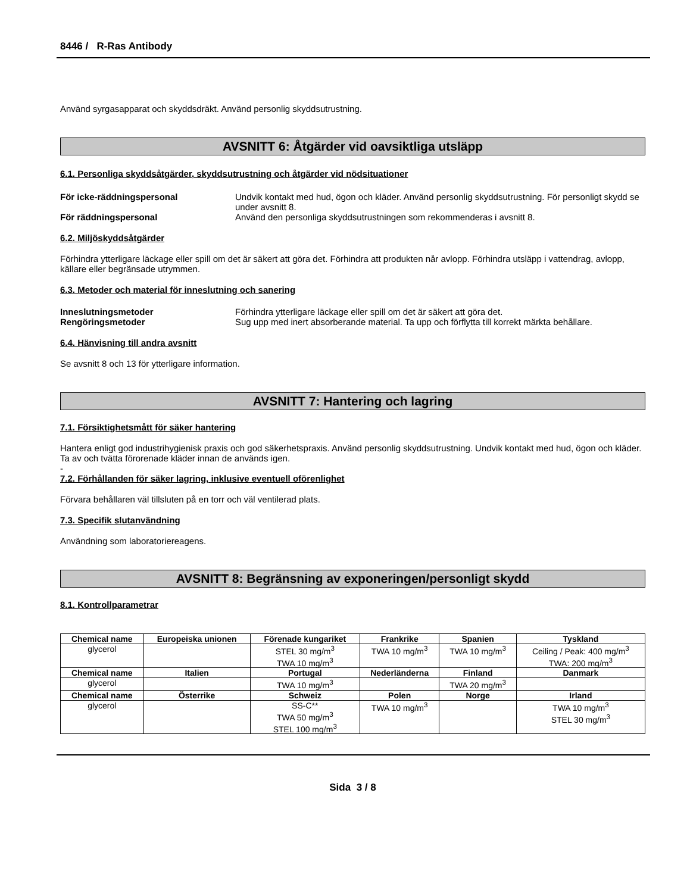8446 / R-Ras Antibody
Använd syrgasapparat och skyddsdräkt. Använd personlig skyddsutrustning.
AVSNITT 6: Åtgärder vid oavsiktliga utsläpp
6.1. Personliga skyddsåtgärder, skyddsutrustning och åtgärder vid nödsituationer
För icke-räddningspersonal Undvik kontakt med hud, ögon och kläder. Använd personlig skyddsutrustning. För personligt skydd se under avsnitt 8.
För räddningspersonal Använd den personliga skyddsutrustningen som rekommenderas i avsnitt 8.
6.2. Miljöskyddsåtgärder
Förhindra ytterligare läckage eller spill om det är säkert att göra det. Förhindra att produkten når avlopp. Förhindra utsläpp i vattendrag, avlopp, källare eller begränsade utrymmen.
6.3. Metoder och material för inneslutning och sanering
Inneslutningsmetoder Förhindra ytterligare läckage eller spill om det är säkert att göra det.
Rengöringsmetoder Sug upp med inert absorberande material. Ta upp och förflytta till korrekt märkta behållare.
6.4. Hänvisning till andra avsnitt
Se avsnitt 8 och 13 för ytterligare information.
AVSNITT 7: Hantering och lagring
7.1. Försiktighetsmått för säker hantering
Hantera enligt god industrihygienisk praxis och god säkerhetspraxis. Använd personlig skyddsutrustning. Undvik kontakt med hud, ögon och kläder. Ta av och tvätta förorenade kläder innan de används igen.
-
7.2. Förhållanden för säker lagring, inklusive eventuell oförenlighet
Förvara behållaren väl tillsluten på en torr och väl ventilerad plats.
7.3. Specifik slutanvändning
Användning som laboratoriereagens.
AVSNITT 8: Begränsning av exponeringen/personligt skydd
8.1. Kontrollparametrar
| Chemical name | Europeiska unionen | Förenade kungariket | Frankrike | Spanien | Tyskland |
| --- | --- | --- | --- | --- | --- |
| glycerol | | STEL 30 mg/m<sup>3</sup> TWA 10 mg/m<sup>3</sup> | TWA 10 mg/m<sup>3</sup> | TWA 10 mg/m<sup>3</sup> | Ceiling / Peak: 400 mg/m<sup>3</sup> TWA: 200 mg/m<sup>3</sup> |
| Chemical name | Italien | Portugal | Nederländerna | Finland | Danmark |
| glycerol | | TWA 10 mg/m<sup>3</sup> | | TWA 20 mg/m<sup>3</sup> | |
| Chemical name | Österrike | Schweiz | Polen | Norge | Irland |
| glycerol | | SS-C** TWA 50 mg/m<sup>3</sup> STEL 100 mg/m<sup>3</sup> | TWA 10 mg/m<sup>3</sup> | | TWA 10 mg/m<sup>3</sup> STEL 30 mg/m<sup>3</sup> |
Sida 3 / 8